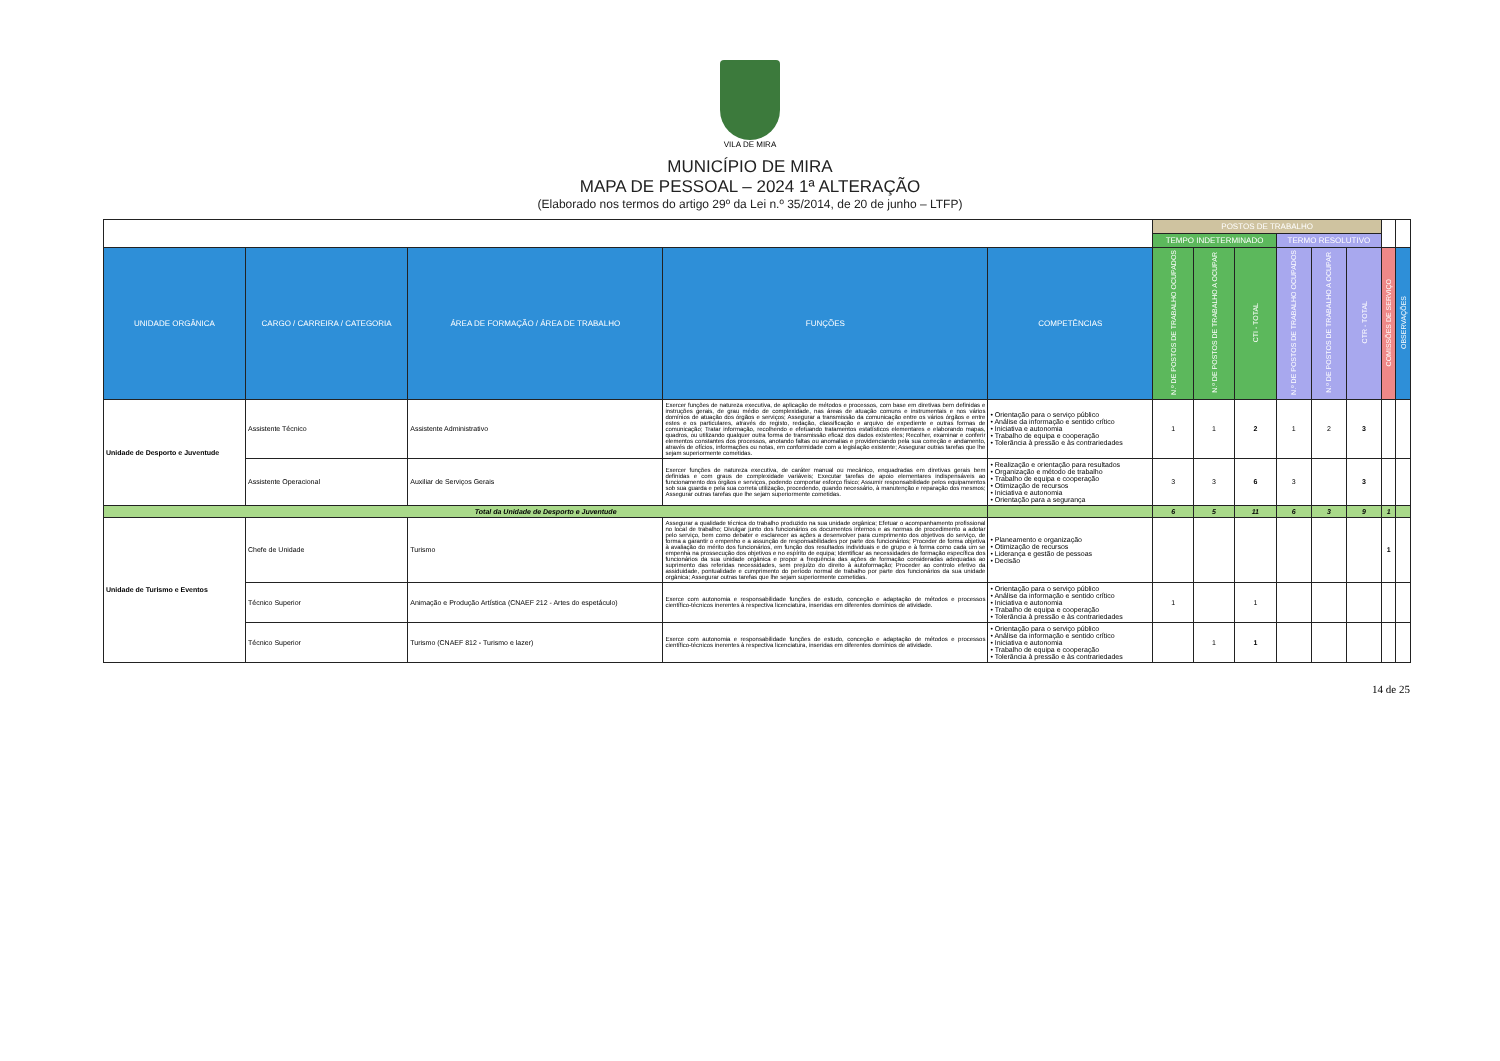VILA DE MIRA
MUNICÍPIO DE MIRA
MAPA DE PESSOAL – 2024 1ª ALTERAÇÃO
(Elaborado nos termos do artigo 29º da Lei n.º 35/2014, de 20 de junho – LTFP)
| | | | | | POSTOS DE TRABALHO | | | | | | | |
| | | | | | TEMPO INDETERMINADO | | | TERMO RESOLUTIVO | | | | |
| UNIDADE ORGÂNICA | CARGO / CARREIRA / CATEGORIA | ÁREA DE FORMAÇÃO / ÁREA DE TRABALHO | FUNÇÕES | COMPETÊNCIAS | N.º DE POSTOS DE TRABALHO OCUPADOS | N.º DE POSTOS DE TRABALHO A OCUPAR | CTI - TOTAL | N.º DE POSTOS DE TRABALHO OCUPADOS | N.º DE POSTOS DE TRABALHO A OCUPAR | CTR - TOTAL | COMISSÕES DE SERVIÇO | OBSERVAÇÕES |
| Unidade de Desporto e Juventude | Assistente Técnico | Assistente Administrativo | Exercer funções de natureza executiva, de aplicação de métodos e processos, com base em diretivas bem definidas e instruções gerais, de grau médio de complexidade, nas áreas de atuação comuns e instrumentais e nos vários domínios de atuação dos órgãos e serviços; Assegurar a transmissão da comunicação entre os vários órgãos e entre estes e os particulares, através do registo, redação, classificação e arquivo de expediente e outras formas de comunicação; Tratar informação, recolhendo e efetuando tratamentos estatísticos elementares e elaborando mapas, quadros, ou utilizando qualquer outra forma de transmissão eficaz dos dados existentes; Recolher, examinar e conferir elementos constantes dos processos, anotando faltas ou anomalias e providenciando pela sua correção e andamento, através de ofícios, informações ou notas, em conformidade com a legislação existente; Assegurar outras tarefas que lhe sejam superiormente cometidas. | • Orientação para o serviço público • Análise da informação e sentido crítico • Iniciativa e autonomia • Trabalho de equipa e cooperação • Tolerância à pressão e às contrariedades | 1 | 1 | 2 | 1 | 2 | 3 | | |
| | Assistente Operacional | Auxiliar de Serviços Gerais | Exercer funções de natureza executiva, de caráter manual ou mecânico, enquadradas em diretivas gerais bem definidas e com graus de complexidade variáveis; Executar tarefas de apoio elementares indispensáveis ao funcionamento dos órgãos e serviços, podendo comportar esforço físico; Assumir responsabilidade pelos equipamentos sob sua guarda e pela sua correta utilização, procedendo, quando necessário, à manutenção e reparação dos mesmos; Assegurar outras tarefas que lhe sejam superiormente cometidas. | • Realização e orientação para resultados • Organização e método de trabalho • Trabalho de equipa e cooperação • Otimização de recursos • Iniciativa e autonomia • Orientação para a segurança | 3 | 3 | 6 | 3 | | 3 | | |
| Total da Unidade de Desporto e Juventude | | | | | 6 | 5 | 11 | 6 | 3 | 9 | 1 | |
| Unidade de Turismo e Eventos | Chefe de Unidade | Turismo | Assegurar a qualidade técnica do trabalho produzido na sua unidade orgânica; Efetuar o acompanhamento profissional no local de trabalho; Divulgar junto dos funcionários os documentos internos e as normas de procedimento a adotar pelo serviço, bem como debater e esclarecer as ações a desenvolver para cumprimento dos objetivos do serviço, de forma a garantir o empenho e a assunção de responsabilidades por parte dos funcionários; Proceder de forma objetiva à avaliação do mérito dos funcionários, em função dos resultados individuais e de grupo e à forma como cada um se empenha na prossecução dos objetivos e no espírito de equipa; Identificar as necessidades de formação específica dos funcionários da sua unidade orgânica e propor a frequência das ações de formação consideradas adequadas ao suprimento das referidas necessidades, sem prejuízo do direito à autoformação; Proceder ao controlo efetivo da assiduidade, pontualidade e cumprimento do período normal de trabalho por parte dos funcionários da sua unidade orgânica; Assegurar outras tarefas que lhe sejam superiormente cometidas. | • Planeamento e organização • Otimização de recursos • Liderança e gestão de pessoas • Decisão | | | | | | | 1 | |
| | Técnico Superior | Animação e Produção Artística (CNAEF 212 - Artes do espetáculo) | Exerce com autonomia e responsabilidade funções de estudo, conceção e adaptação de métodos e processos científico-técnicos inerentes à respectiva licenciatura, inseridas em diferentes domínios de atividade. | • Orientação para o serviço público • Análise da informação e sentido crítico • Iniciativa e autonomia • Trabalho de equipa e cooperação • Tolerância à pressão e às contrariedades | 1 | | 1 | | | | | |
| | Técnico Superior | Turismo (CNAEF 812 - Turismo e lazer) | Exerce com autonomia e responsabilidade funções de estudo, conceção e adaptação de métodos e processos científico-técnicos inerentes à respectiva licenciatura, inseridas em diferentes domínios de atividade. | • Orientação para o serviço público • Análise da informação e sentido crítico • Iniciativa e autonomia • Trabalho de equipa e cooperação • Tolerância à pressão e às contrariedades | | 1 | 1 | | | | | |
14 de 25